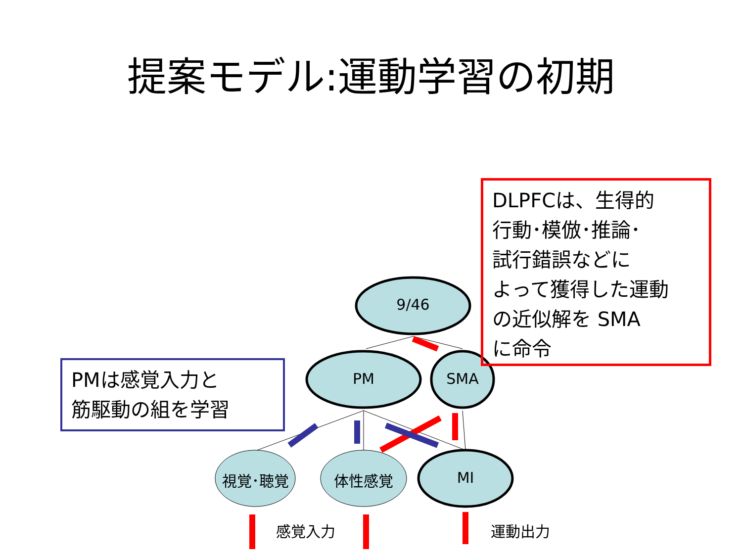提案モデル:運動学習の初期
9/46
PM SMA
視覚･聴覚 体性感覚 MI
感覚入力 運動出力
DLPFCは、生得的
行動･模倣･推論･
試行錯誤などに
よって獲得した運動
の近似解を SMA
に命令
PMは感覚入力と
筋駆動の組を学習